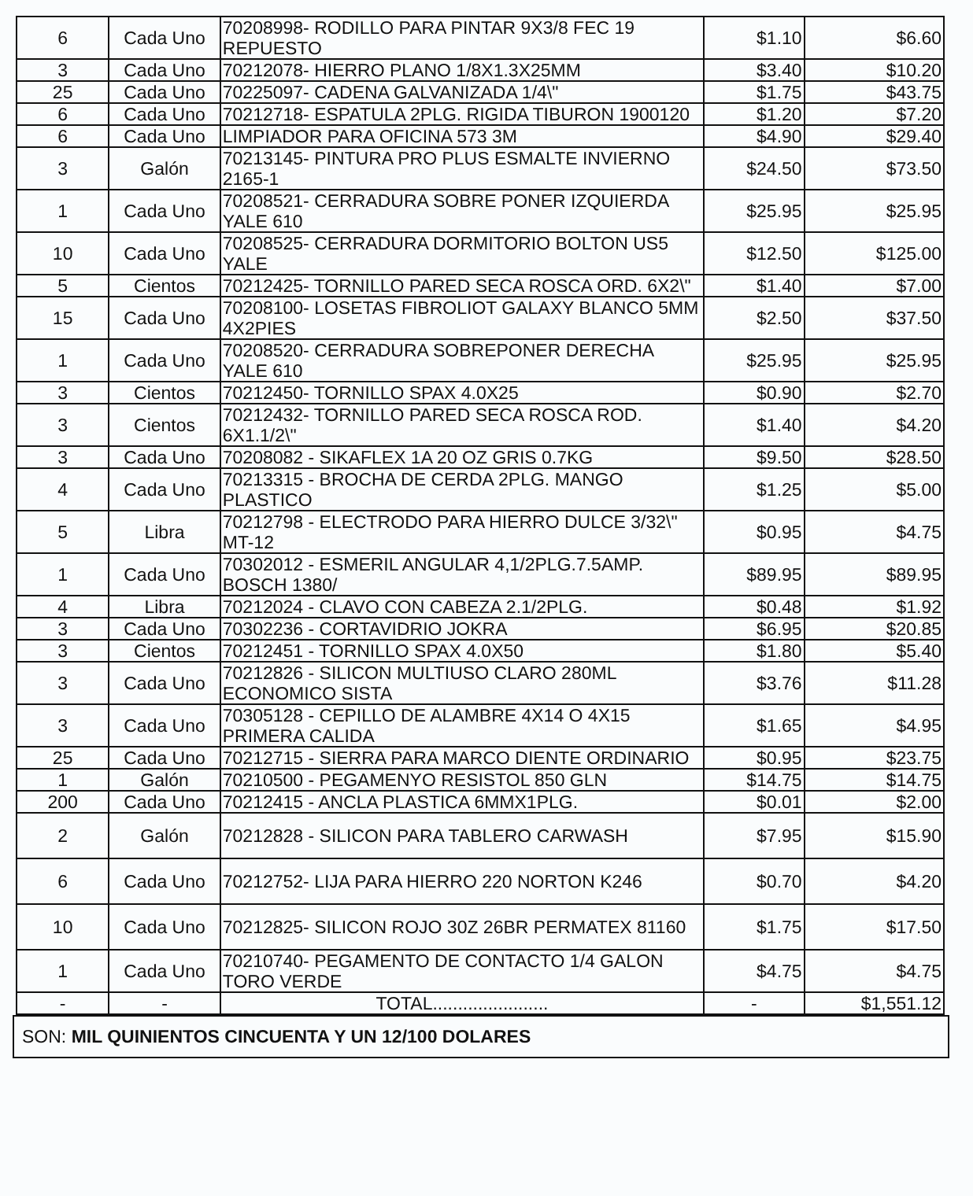| 6 | Cada Uno | 70208998- RODILLO PARA PINTAR 9X3/8 FEC 19 REPUESTO | $1.10 | $6.60 |
| 3 | Cada Uno | 70212078- HIERRO PLANO 1/8X1.3X25MM | $3.40 | $10.20 |
| 25 | Cada Uno | 70225097- CADENA GALVANIZADA 1/4\" | $1.75 | $43.75 |
| 6 | Cada Uno | 70212718- ESPATULA 2PLG. RIGIDA TIBURON 1900120 | $1.20 | $7.20 |
| 6 | Cada Uno | LIMPIADOR PARA OFICINA 573 3M | $4.90 | $29.40 |
| 3 | Galón | 70213145- PINTURA PRO PLUS ESMALTE INVIERNO 2165-1 | $24.50 | $73.50 |
| 1 | Cada Uno | 70208521- CERRADURA SOBRE PONER IZQUIERDA YALE 610 | $25.95 | $25.95 |
| 10 | Cada Uno | 70208525- CERRADURA DORMITORIO BOLTON US5 YALE | $12.50 | $125.00 |
| 5 | Cientos | 70212425- TORNILLO PARED SECA ROSCA ORD. 6X2\" | $1.40 | $7.00 |
| 15 | Cada Uno | 70208100- LOSETAS FIBROLIOT GALAXY BLANCO 5MM 4X2PIES | $2.50 | $37.50 |
| 1 | Cada Uno | 70208520- CERRADURA SOBREPONER DERECHA YALE 610 | $25.95 | $25.95 |
| 3 | Cientos | 70212450- TORNILLO SPAX 4.0X25 | $0.90 | $2.70 |
| 3 | Cientos | 70212432- TORNILLO PARED SECA ROSCA ROD. 6X1.1/2\" | $1.40 | $4.20 |
| 3 | Cada Uno | 70208082 - SIKAFLEX 1A 20 OZ GRIS 0.7KG | $9.50 | $28.50 |
| 4 | Cada Uno | 70213315 - BROCHA DE CERDA 2PLG. MANGO PLASTICO | $1.25 | $5.00 |
| 5 | Libra | 70212798 - ELECTRODO PARA HIERRO DULCE 3/32\" MT-12 | $0.95 | $4.75 |
| 1 | Cada Uno | 70302012 - ESMERIL ANGULAR 4,1/2PLG.7.5AMP. BOSCH 1380/ | $89.95 | $89.95 |
| 4 | Libra | 70212024 - CLAVO CON CABEZA 2.1/2PLG. | $0.48 | $1.92 |
| 3 | Cada Uno | 70302236 - CORTAVIDRIO JOKRA | $6.95 | $20.85 |
| 3 | Cientos | 70212451 - TORNILLO SPAX 4.0X50 | $1.80 | $5.40 |
| 3 | Cada Uno | 70212826 - SILICON MULTIUSO CLARO 280ML ECONOMICO SISTA | $3.76 | $11.28 |
| 3 | Cada Uno | 70305128 - CEPILLO DE ALAMBRE 4X14 O 4X15 PRIMERA CALIDA | $1.65 | $4.95 |
| 25 | Cada Uno | 70212715 - SIERRA PARA MARCO DIENTE ORDINARIO | $0.95 | $23.75 |
| 1 | Galón | 70210500 - PEGAMENYO RESISTOL 850 GLN | $14.75 | $14.75 |
| 200 | Cada Uno | 70212415 - ANCLA PLASTICA 6MMX1PLG. | $0.01 | $2.00 |
| 2 | Galón | 70212828 - SILICON PARA TABLERO CARWASH | $7.95 | $15.90 |
| 6 | Cada Uno | 70212752- LIJA PARA HIERRO 220 NORTON K246 | $0.70 | $4.20 |
| 10 | Cada Uno | 70212825- SILICON ROJO 30Z 26BR PERMATEX 81160 | $1.75 | $17.50 |
| 1 | Cada Uno | 70210740- PEGAMENTO DE CONTACTO 1/4 GALON TORO VERDE | $4.75 | $4.75 |
| - | - | TOTAL....................... | - | $1,551.12 |
SON: MIL QUINIENTOS CINCUENTA Y UN 12/100 DOLARES